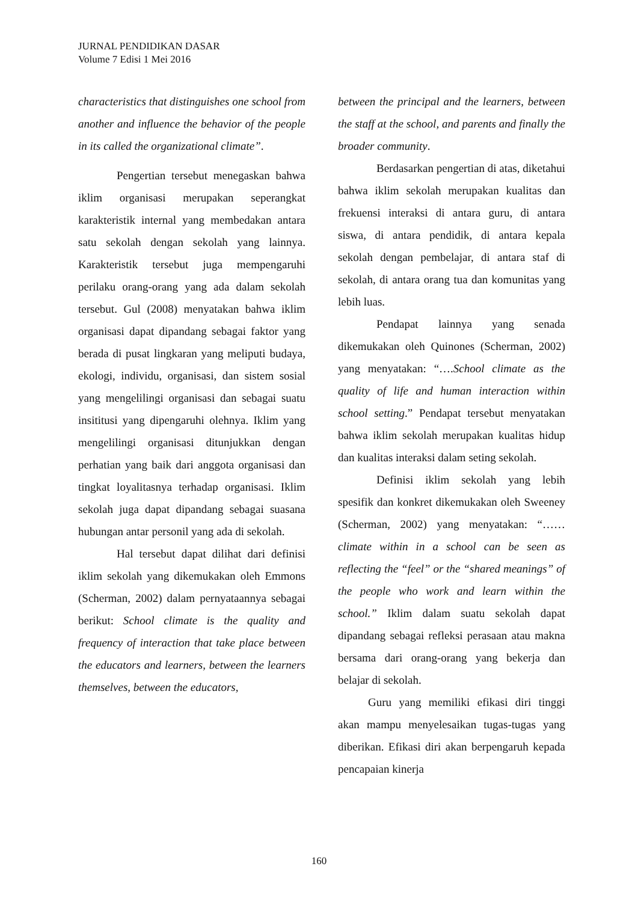JURNAL PENDIDIKAN DASAR
Volume 7 Edisi 1 Mei 2016
characteristics that distinguishes one school from another and influence the behavior of the people in its called the organizational climate”.
Pengertian tersebut menegaskan bahwa iklim organisasi merupakan seperangkat karakteristik internal yang membedakan antara satu sekolah dengan sekolah yang lainnya. Karakteristik tersebut juga mempengaruhi perilaku orang-orang yang ada dalam sekolah tersebut. Gul (2008) menyatakan bahwa iklim organisasi dapat dipandang sebagai faktor yang berada di pusat lingkaran yang meliputi budaya, ekologi, individu, organisasi, dan sistem sosial yang mengelilingi organisasi dan sebagai suatu insititusi yang dipengaruhi olehnya. Iklim yang mengelilingi organisasi ditunjukkan dengan perhatian yang baik dari anggota organisasi dan tingkat loyalitasnya terhadap organisasi. Iklim sekolah juga dapat dipandang sebagai suasana hubungan antar personil yang ada di sekolah.
Hal tersebut dapat dilihat dari definisi iklim sekolah yang dikemukakan oleh Emmons (Scherman, 2002) dalam pernyataannya sebagai berikut: School climate is the quality and frequency of interaction that take place between the educators and learners, between the learners themselves, between the educators,
between the principal and the learners, between the staff at the school, and parents and finally the broader community.
Berdasarkan pengertian di atas, diketahui bahwa iklim sekolah merupakan kualitas dan frekuensi interaksi di antara guru, di antara siswa, di antara pendidik, di antara kepala sekolah dengan pembelajar, di antara staf di sekolah, di antara orang tua dan komunitas yang lebih luas.
Pendapat lainnya yang senada dikemukakan oleh Quinones (Scherman, 2002) yang menyatakan: “….School climate as the quality of life and human interaction within school setting.” Pendapat tersebut menyatakan bahwa iklim sekolah merupakan kualitas hidup dan kualitas interaksi dalam seting sekolah.
Definisi iklim sekolah yang lebih spesifik dan konkret dikemukakan oleh Sweeney (Scherman, 2002) yang menyatakan: “…… climate within in a school can be seen as reflecting the “feel” or the “shared meanings” of the people who work and learn within the school.” Iklim dalam suatu sekolah dapat dipandang sebagai refleksi perasaan atau makna bersama dari orang-orang yang bekerja dan belajar di sekolah.
Guru yang memiliki efikasi diri tinggi akan mampu menyelesaikan tugas-tugas yang diberikan. Efikasi diri akan berpengaruh kepada pencapaian kinerja
160